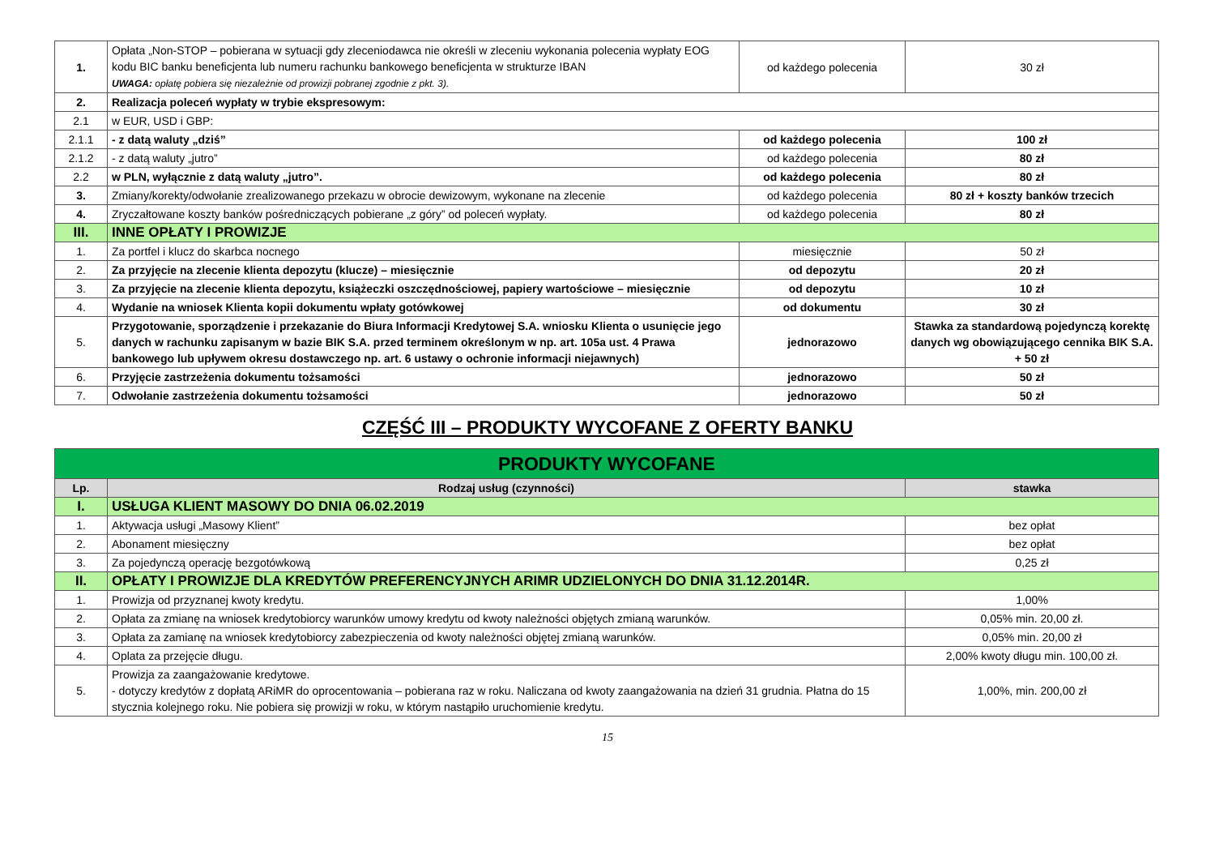| 1. | Opłata „Non-STOP – pobierana w sytuacji gdy zleceniodawca nie określi w zleceniu wykonania polecenia wypłaty EOG kodu BIC banku beneficjenta lub numeru rachunku bankowego beneficjenta w strukturze IBAN UWAGA: opłatę pobiera się niezależnie od prowizji pobranej zgodnie z pkt. 3). | od każdego polecenia | 30 zł |
| 2. | Realizacja poleceń wypłaty w trybie ekspresowym: | | |
| 2.1 | w EUR, USD i GBP: | | |
| 2.1.1 | - z datą waluty „dziś” | od każdego polecenia | 100 zł |
| 2.1.2 | - z datą waluty „jutro” | od każdego polecenia | 80 zł |
| 2.2 | w PLN, wyłącznie z datą waluty „jutro”. | od każdego polecenia | 80 zł |
| 3. | Zmiany/korekty/odwołanie zrealizowanego przekazu w obrocie dewizowym, wykonane na zlecenie | od każdego polecenia | 80 zł + koszty banków trzecich |
| 4. | Zryczałtowane koszty banków pośredniczących pobierane „z góry” od poleceń wypłaty. | od każdego polecenia | 80 zł |
| III. | INNE OPŁATY I PROWIZJE | | |
| 1. | Za portfel i klucz do skarbca nocnego | miesięcznie | 50 zł |
| 2. | Za przyjęcie na zlecenie klienta depozytu (klucze) – miesięcznie | od depozytu | 20 zł |
| 3. | Za przyjęcie na zlecenie klienta depozytu, książeczki oszczędnościowej, papiery wartościowe – miesięcznie | od depozytu | 10 zł |
| 4. | Wydanie na wniosek Klienta kopii dokumentu wpłaty gotówkowej | od dokumentu | 30 zł |
| 5. | Przygotowanie, sporządzenie i przekazanie do Biura Informacji Kredytowej S.A. wniosku Klienta o usunięcie jego danych w rachunku zapisanym w bazie BIK S.A. przed terminem określonym w np. art. 105a ust. 4 Prawa bankowego lub upływem okresu dostawczego np. art. 6 ustawy o ochronie informacji niejawnych) | jednorazowo | Stawka za standardową pojedynczą korektę danych wg obowiązującego cennika BIK S.A. + 50 zł |
| 6. | Przyjęcie zastrzeżenia dokumentu tożsamości | jednorazowo | 50 zł |
| 7. | Odwołanie zastrzeżenia dokumentu tożsamości | jednorazowo | 50 zł |
CZĘŚĆ III – PRODUKTY WYCOFANE Z OFERTY BANKU
| PRODUKTY WYCOFANE | | |
| Lp. | Rodzaj usług (czynności) | stawka |
| I. | USŁUGA KLIENT MASOWY DO DNIA 06.02.2019 | |
| 1. | Aktywacja usługi „Masowy Klient” | bez opłat |
| 2. | Abonament miesięczny | bez opłat |
| 3. | Za pojedynczą operację bezgotówkową | 0,25 zł |
| II. | OPŁATY I PROWIZJE DLA KREDYTÓW PREFERENCYJNYCH ARIMR UDZIELONYCH DO DNIA 31.12.2014R. | |
| 1. | Prowizja od przyznanej kwoty kredytu. | 1,00% |
| 2. | Opłata za zmianę na wniosek kredytobiorcy warunków umowy kredytu od kwoty należności objętych zmianą warunków. | 0,05% min. 20,00 zł. |
| 3. | Opłata za zamianę na wniosek kredytobiorcy zabezpieczenia od kwoty należności objętej zmianą warunków. | 0,05% min. 20,00 zł |
| 4. | Oplata za przejęcie długu. | 2,00% kwoty długu min. 100,00 zł. |
| 5. | Prowizja za zaangażowanie kredytowe. - dotyczy kredytów z dopłatą ARiMR do oprocentowania – pobierana raz w roku. Naliczana od kwoty zaangażowania na dzień 31 grudnia. Płatna do 15 stycznia kolejnego roku. Nie pobiera się prowizji w roku, w którym nastąpiło uruchomienie kredytu. | 1,00%, min. 200,00 zł |
15